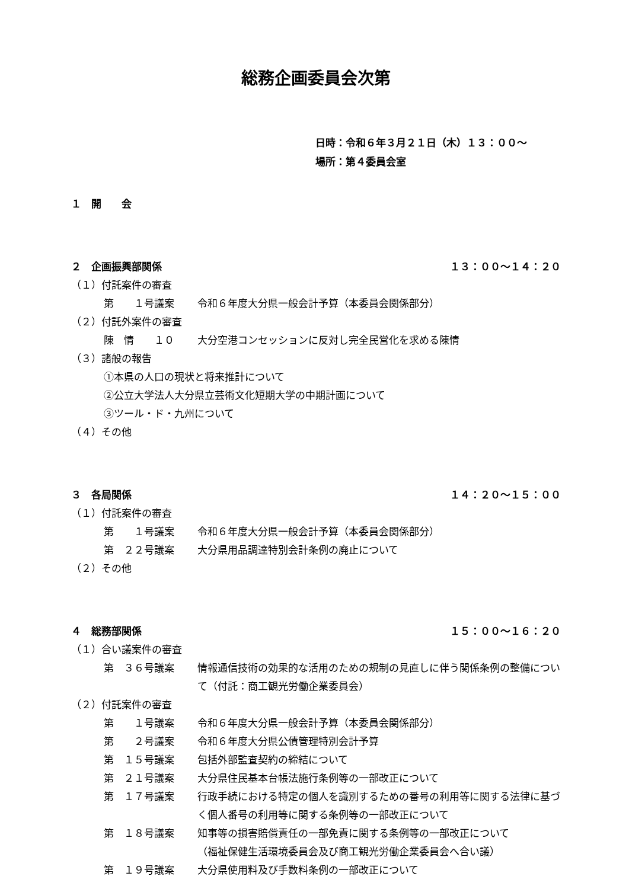総務企画委員会次第
日時：令和６年３月２１日（木）１３：００～
場所：第４委員会室
１　開　　会
２　企画振興部関係 １３：００～１４：２０
（１）付託案件の審査
第　　１号議案 令和６年度大分県一般会計予算（本委員会関係部分）
（２）付託外案件の審査
陳　情　　１０ 大分空港コンセッションに反対し完全民営化を求める陳情
（３）諸般の報告
①本県の人口の現状と将来推計について
②公立大学法人大分県立芸術文化短期大学の中期計画について
③ツール・ド・九州について
（４）その他
３　各局関係 １４：２０～１５：００
（１）付託案件の審査
第　　１号議案 令和６年度大分県一般会計予算（本委員会関係部分）
第　２２号議案 大分県用品調達特別会計条例の廃止について
（２）その他
４　総務部関係 １５：００～１６：２０
（１）合い議案件の審査
第　３６号議案 情報通信技術の効果的な活用のための規制の見直しに伴う関係条例の整備について（付託：商工観光労働企業委員会）
（２）付託案件の審査
第　　１号議案 令和６年度大分県一般会計予算（本委員会関係部分）
第　　２号議案 令和６年度大分県公債管理特別会計予算
第　１５号議案 包括外部監査契約の締結について
第　２１号議案 大分県住民基本台帳法施行条例等の一部改正について
第　１７号議案 行政手続における特定の個人を識別するための番号の利用等に関する法律に基づく個人番号の利用等に関する条例等の一部改正について
第　１８号議案 知事等の損害賠償責任の一部免責に関する条例等の一部改正について
（福祉保健生活環境委員会及び商工観光労働企業委員会へ合い議）
第　１９号議案 大分県使用料及び手数料条例の一部改正について